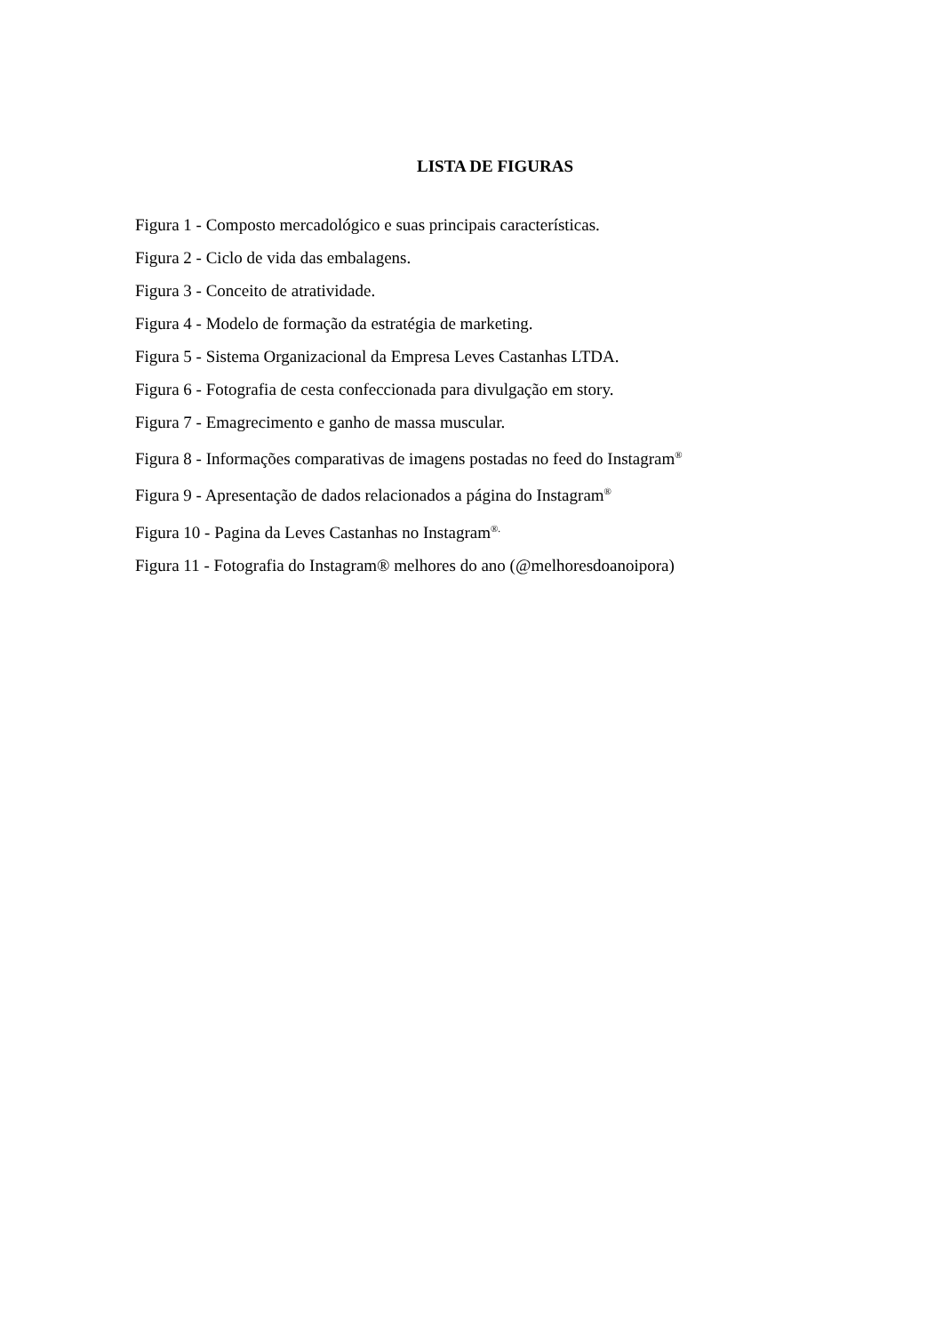LISTA DE FIGURAS
Figura 1 - Composto mercadológico e suas principais características.
Figura 2 - Ciclo de vida das embalagens.
Figura 3 - Conceito de atratividade.
Figura 4 - Modelo de formação da estratégia de marketing.
Figura 5 - Sistema Organizacional da Empresa Leves Castanhas LTDA.
Figura 6 - Fotografia de cesta confeccionada para divulgação em story.
Figura 7 - Emagrecimento e ganho de massa muscular.
Figura 8 - Informações comparativas de imagens postadas no feed do Instagram<sup>®</sup>
Figura 9 - Apresentação de dados relacionados a página do Instagram<sup>®</sup>
Figura 10 - Pagina da Leves Castanhas no Instagram<sup>®.</sup>
Figura 11 - Fotografia do Instagram® melhores do ano (@melhoresdoanoipora)